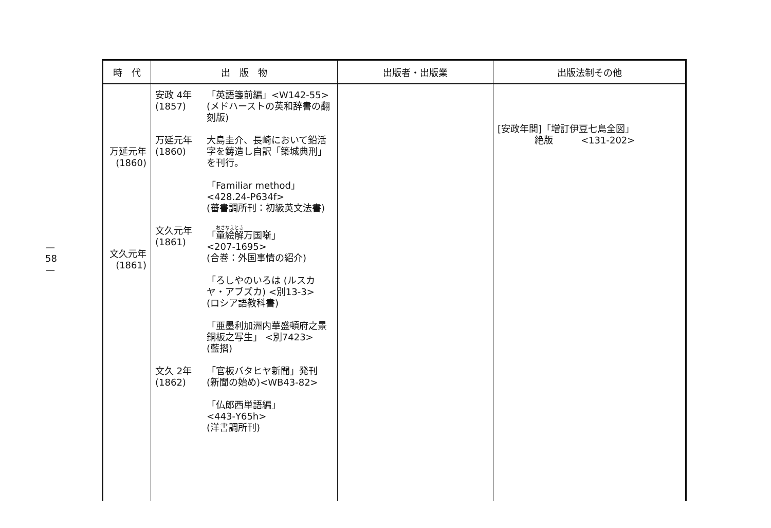— 58 —
| 時 代 | 出 版 物 | 出版者・出版業 | 出版法制その他 |
| --- | --- | --- | --- |
| 万延元年 (1860) 文久元年 (1861) | 安政 4年 (1857) 「英語箋前編」<W142-55> (メドハーストの英和辞書の翻刻版) 万延元年 (1860) 大島圭介、長崎において鉛活字を鋳造し自訳「築城典刑」を刊行。 「Familiar method」 <428.24-P634f> (蕃書調所刊：初級英文法書) 文久元年 (1861) 「 童絵解 万国噺」 <207-1695> (合巻：外国事情の紹介) 「ろしやのいろは (ルスカヤ・アブズカ) <別13-3> (ロシア語教科書) 「亜墨利加洲内華盛頓府之景銅板之写生」 <別7423> (藍摺) 文久 2年 (1862) 「官板バタヒヤ新聞」発刊 (新聞の始め)<WB43-82> 「仏郎西単語編」 <443-Y65h> (洋書調所刊) | | [安政年間]「増訂伊豆七島全図」 絶版 <131-202> |